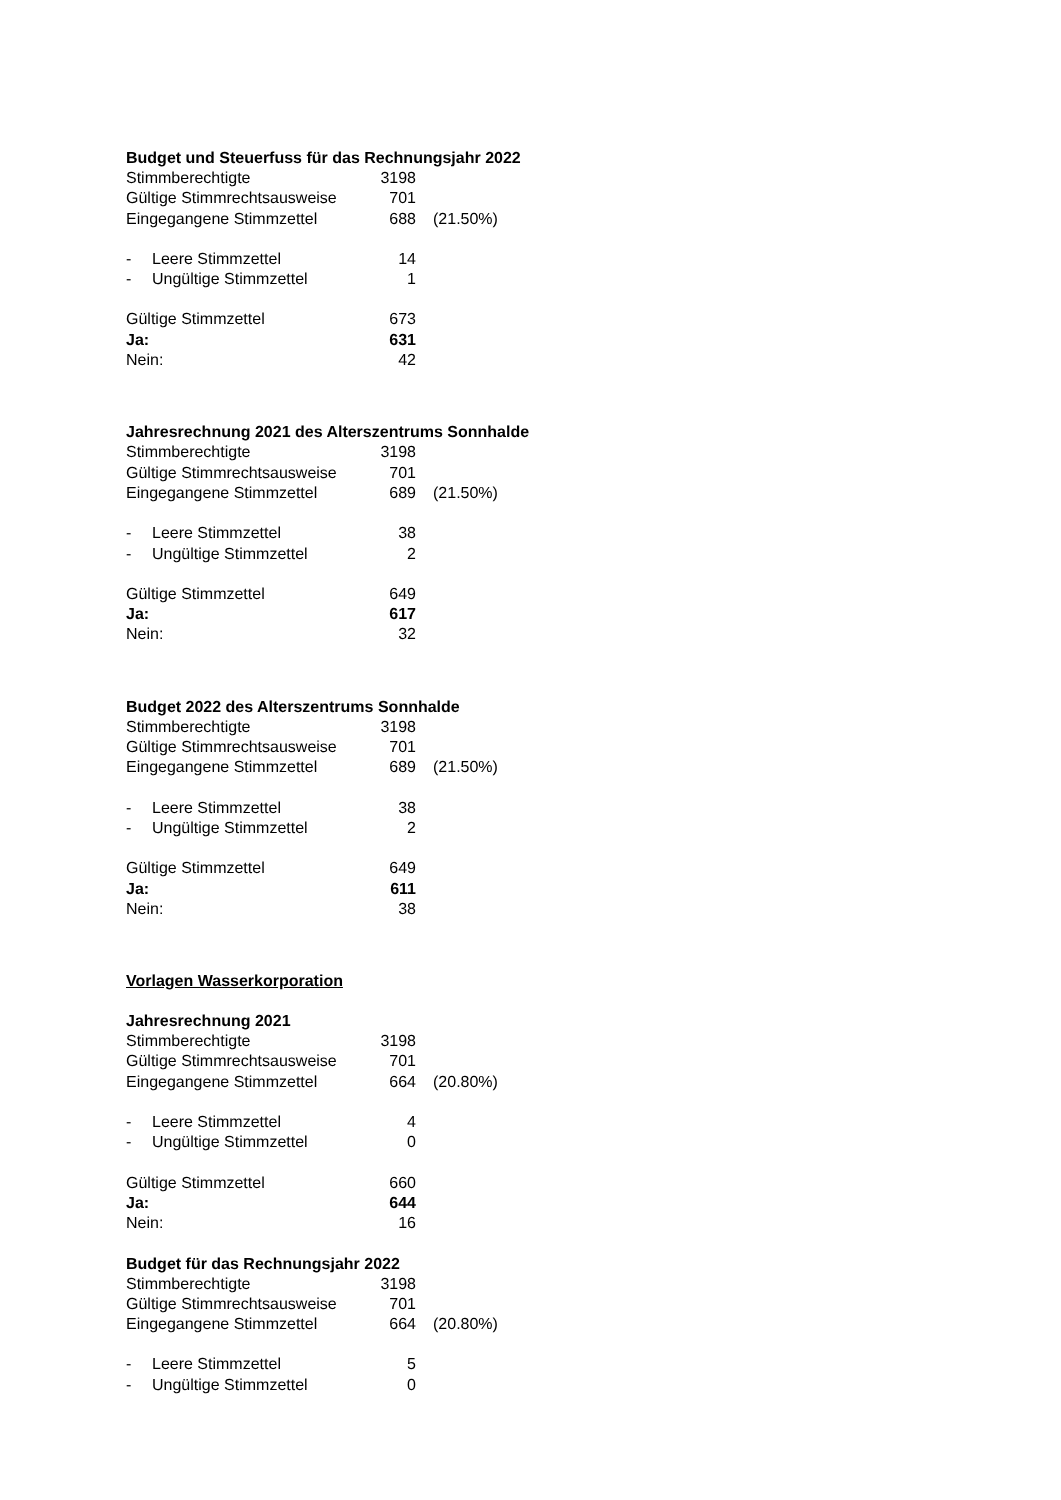Budget und Steuerfuss für das Rechnungsjahr 2022
| Stimmberechtigte | 3198 | |
| Gültige Stimmrechtsausweise | 701 | |
| Eingegangene Stimmzettel | 688 | (21.50%) |
| - Leere Stimmzettel | 14 | |
| - Ungültige Stimmzettel | 1 | |
| Gültige Stimmzettel | 673 | |
| Ja: | 631 | |
| Nein: | 42 | |
Jahresrechnung 2021 des Alterszentrums Sonnhalde
| Stimmberechtigte | 3198 | |
| Gültige Stimmrechtsausweise | 701 | |
| Eingegangene Stimmzettel | 689 | (21.50%) |
| - Leere Stimmzettel | 38 | |
| - Ungültige Stimmzettel | 2 | |
| Gültige Stimmzettel | 649 | |
| Ja: | 617 | |
| Nein: | 32 | |
Budget 2022 des Alterszentrums Sonnhalde
| Stimmberechtigte | 3198 | |
| Gültige Stimmrechtsausweise | 701 | |
| Eingegangene Stimmzettel | 689 | (21.50%) |
| - Leere Stimmzettel | 38 | |
| - Ungültige Stimmzettel | 2 | |
| Gültige Stimmzettel | 649 | |
| Ja: | 611 | |
| Nein: | 38 | |
Vorlagen Wasserkorporation
Jahresrechnung 2021
| Stimmberechtigte | 3198 | |
| Gültige Stimmrechtsausweise | 701 | |
| Eingegangene Stimmzettel | 664 | (20.80%) |
| - Leere Stimmzettel | 4 | |
| - Ungültige Stimmzettel | 0 | |
| Gültige Stimmzettel | 660 | |
| Ja: | 644 | |
| Nein: | 16 | |
Budget für das Rechnungsjahr 2022
| Stimmberechtigte | 3198 | |
| Gültige Stimmrechtsausweise | 701 | |
| Eingegangene Stimmzettel | 664 | (20.80%) |
| - Leere Stimmzettel | 5 | |
| - Ungültige Stimmzettel | 0 | |